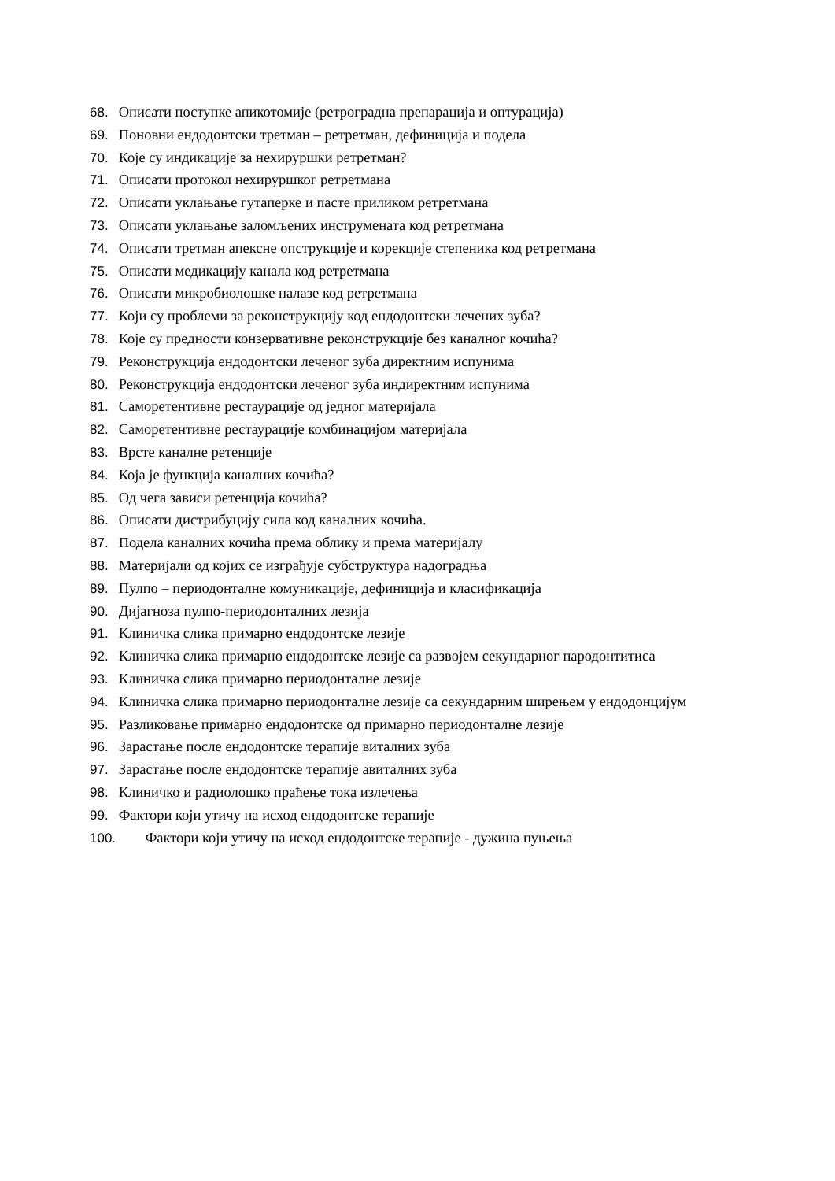68. Описати поступке апикотомије (ретроградна препарација и оптурација)
69. Поновни ендодонтски третман – ретретман, дефиниција и подела
70. Које су индикације за нехируршки ретретман?
71. Описати протокол нехируршког ретретмана
72. Описати уклањање гутаперке и пасте приликом ретретмана
73. Описати уклањање заломљених инструмената код ретретмана
74. Описати третман апексне опструкције и корекције степеника код ретретмана
75. Описати медикацију канала код ретретмана
76. Описати микробиолошке налазе код ретретмана
77. Који су проблеми за реконструкцију код ендодонтски лечених зуба?
78. Које су предности конзервативне реконструкције без каналног кочића?
79. Реконструкција ендодонтски леченог зуба директним испунима
80. Реконструкција ендодонтски леченог зуба индиректним испунима
81. Саморетентивне рестаурације од једног материјала
82. Саморетентивне рестаурације комбинацијом материјала
83. Врсте каналне ретенције
84. Која је функција каналних кочића?
85. Од чега зависи ретенција кочића?
86. Описати дистрибуцију сила код каналних кочића.
87. Подела каналних кочића према облику и према материјалу
88. Материјали од којих се изграђује субструктура надоградња
89. Пулпо – периодонталне комуникације, дефиниција и класификација
90. Дијагноза пулпо-периодонталних лезија
91. Клиничка слика примарно ендодонтске лезије
92. Клиничка слика примарно ендодонтске лезије са развојем секундарног пародонтитиса
93. Клиничка слика примарно периодонталне лезије
94. Клиничка слика примарно периодонталне лезије са секундарним ширењем у ендодонцијум
95. Разликовање примарно ендодонтске од примарно периодонталне лезије
96. Зарастање после ендодонтске терапије виталних зуба
97. Зарастање после ендодонтске терапије авиталних зуба
98. Клиничко и радиолошко праћење тока излечења
99. Фактори који утичу на исход ендодонтске терапије
100. Фактори који утичу на исход ендодонтске терапије - дужина пуњења